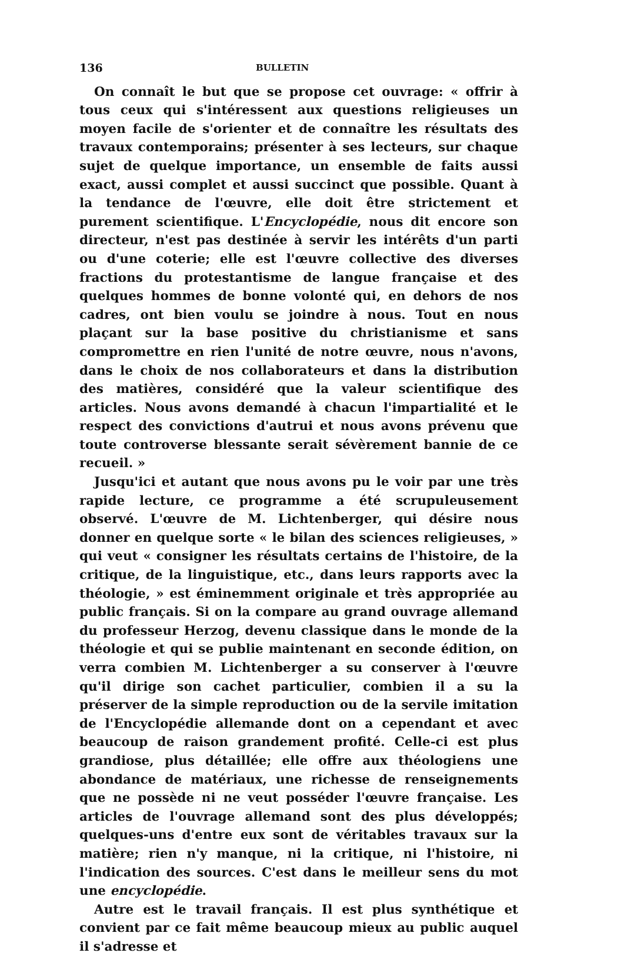136 BULLETIN
On connaît le but que se propose cet ouvrage: « offrir à tous ceux qui s'intéressent aux questions religieuses un moyen facile de s'orienter et de connaître les résultats des travaux contemporains; présenter à ses lecteurs, sur chaque sujet de quelque importance, un ensemble de faits aussi exact, aussi complet et aussi succinct que possible. Quant à la tendance de l'œuvre, elle doit être strictement et purement scientifique. L'Encyclopédie, nous dit encore son directeur, n'est pas destinée à servir les intérêts d'un parti ou d'une coterie; elle est l'œuvre collective des diverses fractions du protestantisme de langue française et des quelques hommes de bonne volonté qui, en dehors de nos cadres, ont bien voulu se joindre à nous. Tout en nous plaçant sur la base positive du christianisme et sans compromettre en rien l'unité de notre œuvre, nous n'avons, dans le choix de nos collaborateurs et dans la distribution des matières, considéré que la valeur scientifique des articles. Nous avons demandé à chacun l'impartialité et le respect des convictions d'autrui et nous avons prévenu que toute controverse blessante serait sévèrement bannie de ce recueil. »
Jusqu'ici et autant que nous avons pu le voir par une très rapide lecture, ce programme a été scrupuleusement observé. L'œuvre de M. Lichtenberger, qui désire nous donner en quelque sorte « le bilan des sciences religieuses, » qui veut « consigner les résultats certains de l'histoire, de la critique, de la linguistique, etc., dans leurs rapports avec la théologie, » est éminemment originale et très appropriée au public français. Si on la compare au grand ouvrage allemand du professeur Herzog, devenu classique dans le monde de la théologie et qui se publie maintenant en seconde édition, on verra combien M. Lichtenberger a su conserver à l'œuvre qu'il dirige son cachet particulier, combien il a su la préserver de la simple reproduction ou de la servile imitation de l'Encyclopédie allemande dont on a cependant et avec beaucoup de raison grandement profité. Celle-ci est plus grandiose, plus détaillée; elle offre aux théologiens une abondance de matériaux, une richesse de renseignements que ne possède ni ne veut posséder l'œuvre française. Les articles de l'ouvrage allemand sont des plus développés; quelques-uns d'entre eux sont de véritables travaux sur la matière; rien n'y manque, ni la critique, ni l'histoire, ni l'indication des sources. C'est dans le meilleur sens du mot une encyclopédie.
Autre est le travail français. Il est plus synthétique et convient par ce fait même beaucoup mieux au public auquel il s'adresse et